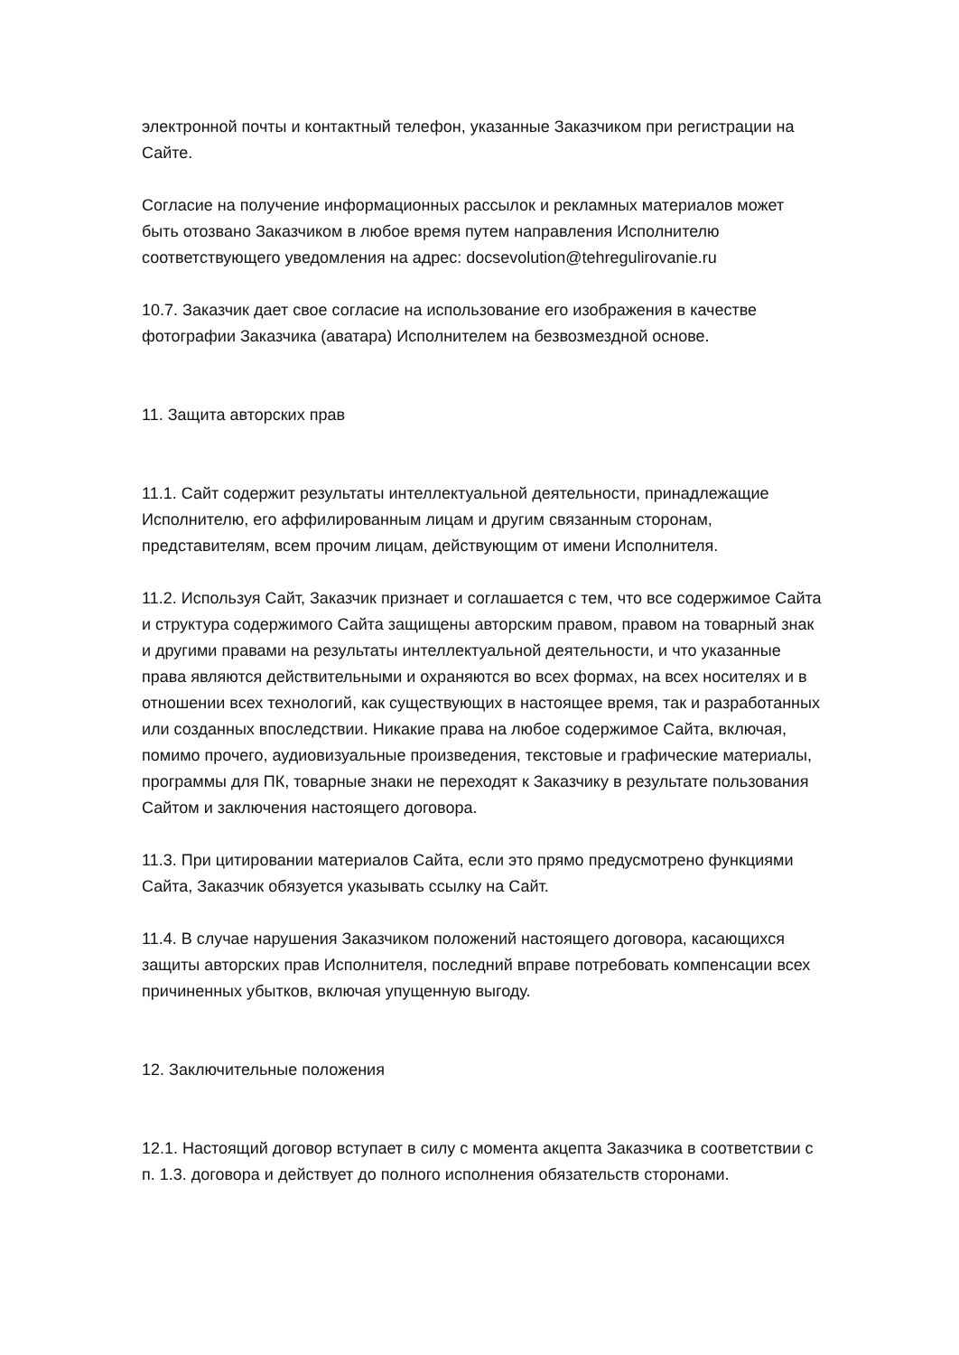электронной почты и контактный телефон, указанные Заказчиком при регистрации на Сайте.
Согласие на получение информационных рассылок и рекламных материалов может быть отозвано Заказчиком в любое время путем направления Исполнителю соответствующего уведомления на адрес: docsevolution@tehregulirovanie.ru
10.7. Заказчик дает свое согласие на использование его изображения в качестве фотографии Заказчика (аватара) Исполнителем на безвозмездной основе.
11. Защита авторских прав
11.1. Сайт содержит результаты интеллектуальной деятельности, принадлежащие Исполнителю, его аффилированным лицам и другим связанным сторонам, представителям, всем прочим лицам, действующим от имени Исполнителя.
11.2. Используя Сайт, Заказчик признает и соглашается с тем, что все содержимое Сайта и структура содержимого Сайта защищены авторским правом, правом на товарный знак и другими правами на результаты интеллектуальной деятельности, и что указанные права являются действительными и охраняются во всех формах, на всех носителях и в отношении всех технологий, как существующих в настоящее время, так и разработанных или созданных впоследствии. Никакие права на любое содержимое Сайта, включая, помимо прочего, аудиовизуальные произведения, текстовые и графические материалы, программы для ПК, товарные знаки не переходят к Заказчику в результате пользования Сайтом и заключения настоящего договора.
11.3. При цитировании материалов Сайта, если это прямо предусмотрено функциями Сайта, Заказчик обязуется указывать ссылку на Сайт.
11.4. В случае нарушения Заказчиком положений настоящего договора, касающихся защиты авторских прав Исполнителя, последний вправе потребовать компенсации всех причиненных убытков, включая упущенную выгоду.
12. Заключительные положения
12.1. Настоящий договор вступает в силу с момента акцепта Заказчика в соответствии с п. 1.3. договора и действует до полного исполнения обязательств сторонами.